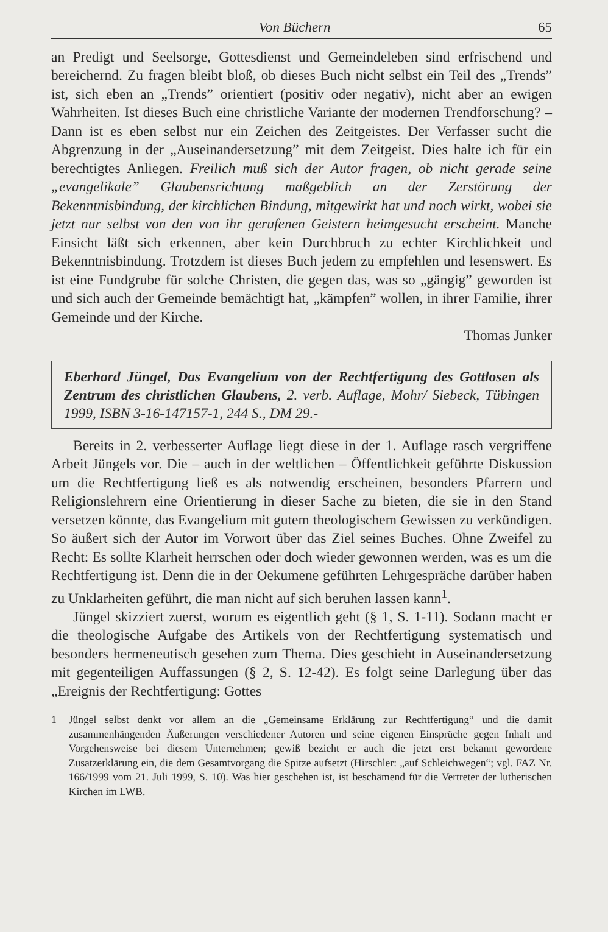Von Büchern 65
an Predigt und Seelsorge, Gottesdienst und Gemeindeleben sind erfrischend und bereichernd. Zu fragen bleibt bloß, ob dieses Buch nicht selbst ein Teil des „Trends” ist, sich eben an „Trends” orientiert (positiv oder negativ), nicht aber an ewigen Wahrheiten. Ist dieses Buch eine christliche Variante der modernen Trendforschung? – Dann ist es eben selbst nur ein Zeichen des Zeitgeistes. Der Verfasser sucht die Abgrenzung in der „Auseinandersetzung” mit dem Zeitgeist. Dies halte ich für ein berechtigtes Anliegen. Freilich muß sich der Autor fragen, ob nicht gerade seine „evangelikale” Glaubensrichtung maßgeblich an der Zerstörung der Bekenntnisbindung, der kirchlichen Bindung, mitgewirkt hat und noch wirkt, wobei sie jetzt nur selbst von den von ihr gerufenen Geistern heimgesucht erscheint. Manche Einsicht läßt sich erkennen, aber kein Durchbruch zu echter Kirchlichkeit und Bekenntnisbindung. Trotzdem ist dieses Buch jedem zu empfehlen und lesenswert. Es ist eine Fundgrube für solche Christen, die gegen das, was so „gängig” geworden ist und sich auch der Gemeinde bemächtigt hat, „kämpfen” wollen, in ihrer Familie, ihrer Gemeinde und der Kirche.
Thomas Junker
Eberhard Jüngel, Das Evangelium von der Rechtfertigung des Gottlosen als Zentrum des christlichen Glaubens, 2. verb. Auflage, Mohr/ Siebeck, Tübingen 1999, ISBN 3-16-147157-1, 244 S., DM 29.-
Bereits in 2. verbesserter Auflage liegt diese in der 1. Auflage rasch vergriffene Arbeit Jüngels vor. Die – auch in der weltlichen – Öffentlichkeit geführte Diskussion um die Rechtfertigung ließ es als notwendig erscheinen, besonders Pfarrern und Religionslehrern eine Orientierung in dieser Sache zu bieten, die sie in den Stand versetzen könnte, das Evangelium mit gutem theologischem Gewissen zu verkündigen. So äußert sich der Autor im Vorwort über das Ziel seines Buches. Ohne Zweifel zu Recht: Es sollte Klarheit herrschen oder doch wieder gewonnen werden, was es um die Rechtfertigung ist. Denn die in der Oekumene geführten Lehrgespräche darüber haben zu Unklarheiten geführt, die man nicht auf sich beruhen lassen kann<sup>1</sup>.
Jüngel skizziert zuerst, worum es eigentlich geht (§ 1, S. 1-11). Sodann macht er die theologische Aufgabe des Artikels von der Rechtfertigung systematisch und besonders hermeneutisch gesehen zum Thema. Dies geschieht in Auseinandersetzung mit gegenteiligen Auffassungen (§ 2, S. 12-42). Es folgt seine Darlegung über das „Ereignis der Rechtfertigung: Gottes
1 Jüngel selbst denkt vor allem an die „Gemeinsame Erklärung zur Rechtfertigung“ und die damit zusammenhängenden Äußerungen verschiedener Autoren und seine eigenen Einsprüche gegen Inhalt und Vorgehensweise bei diesem Unternehmen; gewiß bezieht er auch die jetzt erst bekannt gewordene Zusatzerklärung ein, die dem Gesamtvorgang die Spitze aufsetzt (Hirschler: „auf Schleichwegen“; vgl. FAZ Nr. 166/1999 vom 21. Juli 1999, S. 10). Was hier geschehen ist, ist beschämend für die Vertreter der lutherischen Kirchen im LWB.